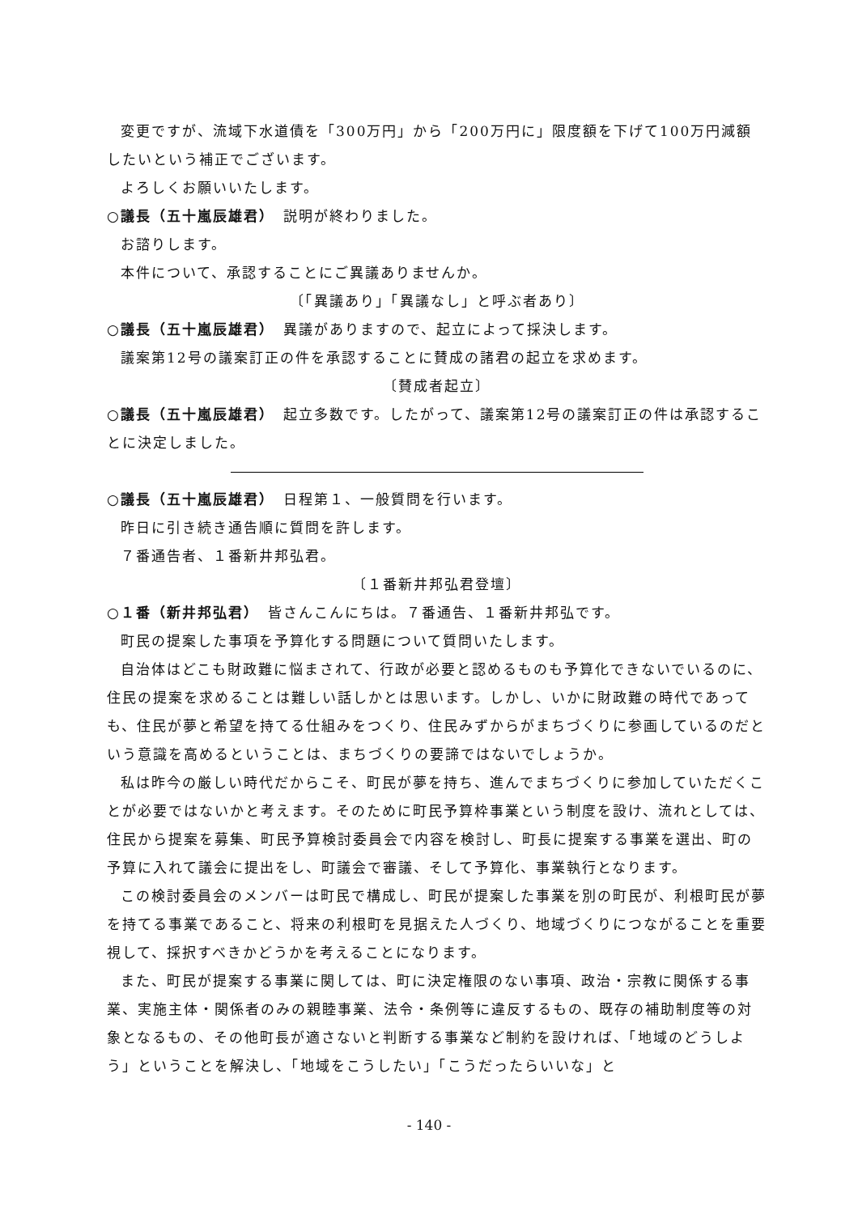変更ですが、流域下水道債を「300万円」から「200万円に」限度額を下げて100万円減額したいという補正でございます。
よろしくお願いいたします。
○議長（五十嵐辰雄君）　説明が終わりました。
お諮りします。
本件について、承認することにご異議ありませんか。
〔「異議あり」「異議なし」と呼ぶ者あり〕
○議長（五十嵐辰雄君）　異議がありますので、起立によって採決します。
議案第12号の議案訂正の件を承認することに賛成の諸君の起立を求めます。
〔賛成者起立〕
○議長（五十嵐辰雄君）　起立多数です。したがって、議案第12号の議案訂正の件は承認することに決定しました。
○議長（五十嵐辰雄君）　日程第１、一般質問を行います。
昨日に引き続き通告順に質問を許します。
７番通告者、１番新井邦弘君。
〔１番新井邦弘君登壇〕
○１番（新井邦弘君）　皆さんこんにちは。７番通告、１番新井邦弘です。
町民の提案した事項を予算化する問題について質問いたします。
自治体はどこも財政難に悩まされて、行政が必要と認めるものも予算化できないでいるのに、住民の提案を求めることは難しい話しかとは思います。しかし、いかに財政難の時代であっても、住民が夢と希望を持てる仕組みをつくり、住民みずからがまちづくりに参画しているのだという意識を高めるということは、まちづくりの要諦ではないでしょうか。
私は昨今の厳しい時代だからこそ、町民が夢を持ち、進んでまちづくりに参加していただくことが必要ではないかと考えます。そのために町民予算枠事業という制度を設け、流れとしては、住民から提案を募集、町民予算検討委員会で内容を検討し、町長に提案する事業を選出、町の予算に入れて議会に提出をし、町議会で審議、そして予算化、事業執行となります。
この検討委員会のメンバーは町民で構成し、町民が提案した事業を別の町民が、利根町民が夢を持てる事業であること、将来の利根町を見据えた人づくり、地域づくりにつながることを重要視して、採択すべきかどうかを考えることになります。
また、町民が提案する事業に関しては、町に決定権限のない事項、政治・宗教に関係する事業、実施主体・関係者のみの親睦事業、法令・条例等に違反するもの、既存の補助制度等の対象となるもの、その他町長が適さないと判断する事業など制約を設ければ、「地域のどうしよう」ということを解決し、「地域をこうしたい」「こうだったらいいな」と
- 140 -